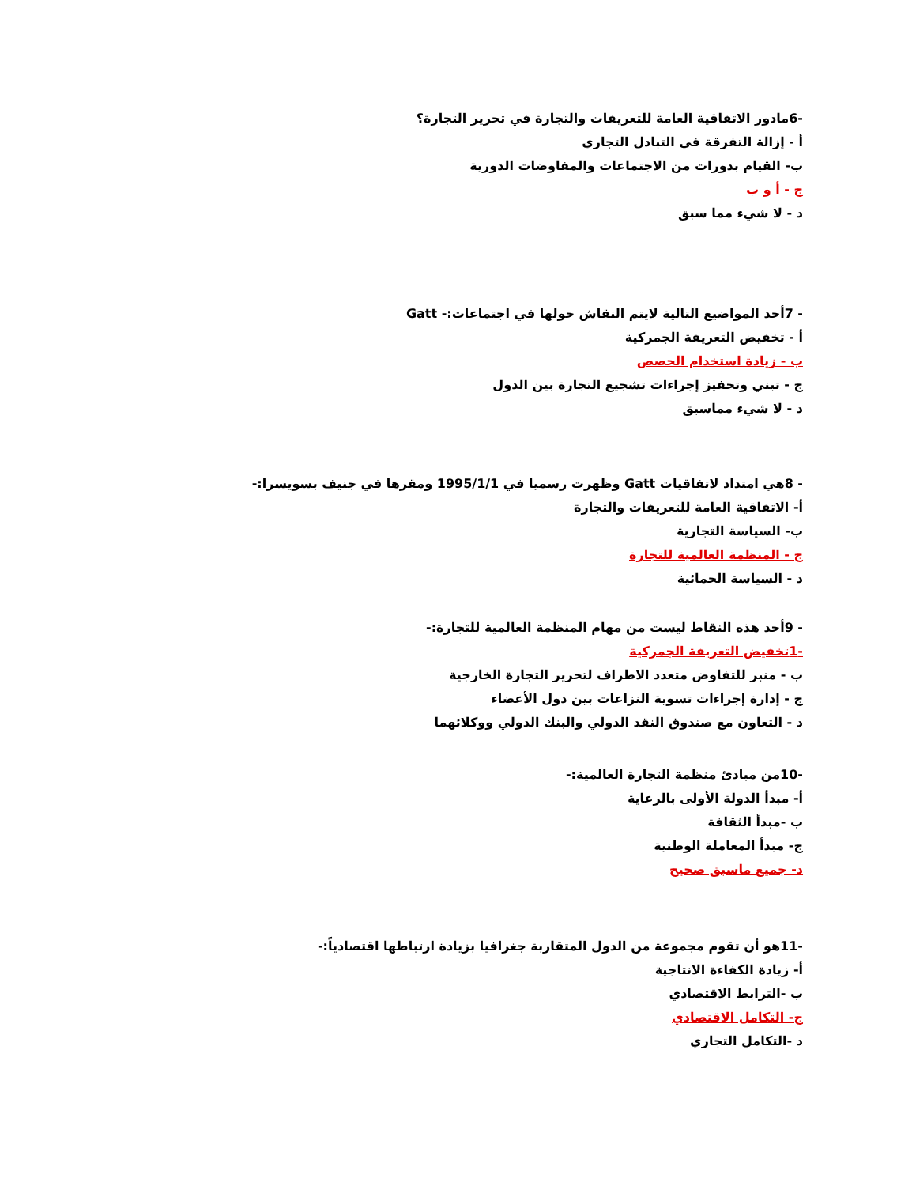-6مادور الاتفاقية العامة للتعريفات والتجارة في تحرير التجارة؟
أ - إزالة التفرقة في التبادل التجاري
ب- القيام بدورات من الاجتماعات والمفاوضات الدورية
ج - أ و ب
د - لا شيء مما سبق
- 7أحد المواضيع التالية لايتم النقاش حولها في اجتماعات:- Gatt
أ - تخفيض التعريفة الجمركية
ب - زيادة استخدام الحصص
ج - تبني وتحفيز إجراءات تشجيع التجارة بين الدول
د - لا شيء مماسبق
- 8هي امتداد لاتفاقيات Gatt وظهرت رسميا في 1995/1/1 ومقرها في جنيف بسويسرا:-
أ- الاتفاقية العامة للتعريفات والتجارة
ب- السياسة التجارية
ج - المنظمة العالمية للتجارة
د - السياسة الحمائية
- 9أحد هذه النقاط ليست من مهام المنظمة العالمية للتجارة:-
-1تخفيض التعريفة الجمركية
ب - منبر للتفاوض متعدد الاطراف لتحرير التجارة الخارجية
ج - إدارة إجراءات تسوية النزاعات بين دول الأعضاء
د - التعاون مع صندوق النقد الدولي والبنك الدولي ووكلائهما
-10من مبادئ منظمة التجارة العالمية:-
أ- مبدأ الدولة الأولى بالرعاية
ب -مبدأ الثقافة
ج- مبدأ المعاملة الوطنية
د- جميع ماسبق صحيح
-11هو أن تقوم مجموعة من الدول المتقاربة جغرافيا بزيادة ارتباطها اقتصادياً:-
أ- زيادة الكفاءة الانتاجية
ب -الترابط الاقتصادي
ج- التكامل الاقتصادي
د -التكامل التجاري